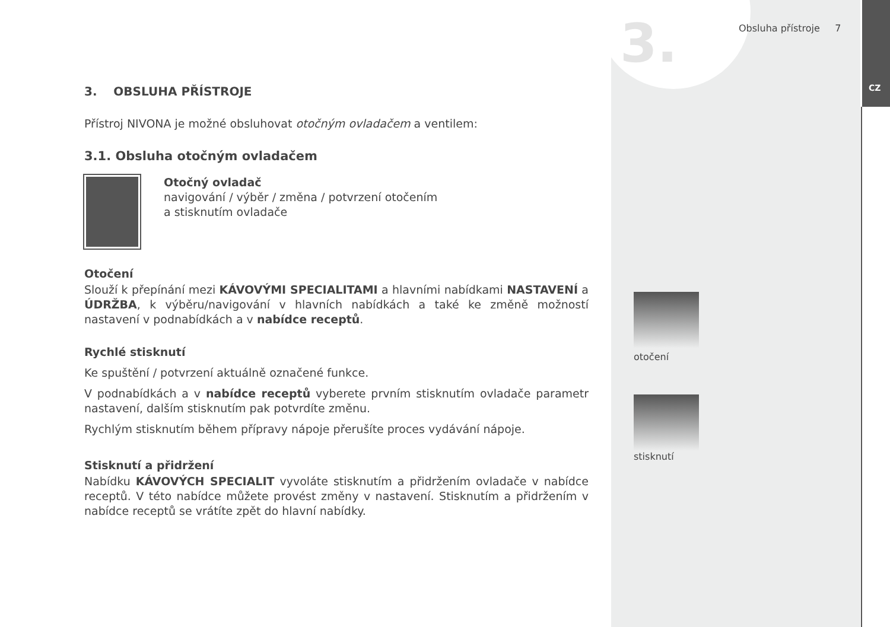3. Obsluha přístroje 7
CZ
3. OBSLUHA PŘÍSTROJE
Přístroj NIVONA je možné obsluhovat otočným ovladačem a ventilem:
3.1. Obsluha otočným ovladačem
Otočný ovladač
navigování / výběr / změna / potvrzení otočením
a stisknutím ovladače
Otočení
Slouží k přepínání mezi KÁVOVÝMI SPECIALITAMI a hlavními nabídkami NASTAVENÍ a ÚDRŽBA, k výběru/navigování v hlavních nabídkách a také ke změně možností nastavení v podnabídkách a v nabídce receptů.
Rychlé stisknutí
Ke spuštění / potvrzení aktuálně označené funkce.
V podnabídkách a v nabídce receptů vyberete prvním stisknutím ovladače parametr nastavení, dalším stisknutím pak potvrdíte změnu.
Rychlým stisknutím během přípravy nápoje přerušíte proces vydávání nápoje.
Stisknutí a přidržení
Nabídku KÁVOVÝCH SPECIALIT vyvoláte stisknutím a přidržením ovladače v nabídce receptů. V této nabídce můžete provést změny v nastavení. Stisknutím a přidržením v nabídce receptů se vrátíte zpět do hlavní nabídky.
otočení
stisknutí